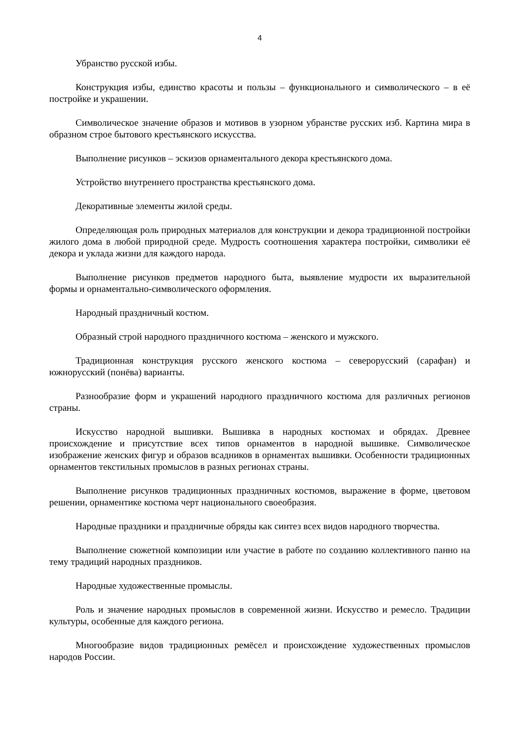4
Убранство русской избы.
Конструкция избы, единство красоты и пользы – функционального и символического – в её постройке и украшении.
Символическое значение образов и мотивов в узорном убранстве русских изб. Картина мира в образном строе бытового крестьянского искусства.
Выполнение рисунков – эскизов орнаментального декора крестьянского дома.
Устройство внутреннего пространства крестьянского дома.
Декоративные элементы жилой среды.
Определяющая роль природных материалов для конструкции и декора традиционной постройки жилого дома в любой природной среде. Мудрость соотношения характера постройки, символики её декора и уклада жизни для каждого народа.
Выполнение рисунков предметов народного быта, выявление мудрости их выразительной формы и орнаментально-символического оформления.
Народный праздничный костюм.
Образный строй народного праздничного костюма – женского и мужского.
Традиционная конструкция русского женского костюма – северорусский (сарафан) и южнорусский (понёва) варианты.
Разнообразие форм и украшений народного праздничного костюма для различных регионов страны.
Искусство народной вышивки. Вышивка в народных костюмах и обрядах. Древнее происхождение и присутствие всех типов орнаментов в народной вышивке. Символическое изображение женских фигур и образов всадников в орнаментах вышивки. Особенности традиционных орнаментов текстильных промыслов в разных регионах страны.
Выполнение рисунков традиционных праздничных костюмов, выражение в форме, цветовом решении, орнаментике костюма черт национального своеобразия.
Народные праздники и праздничные обряды как синтез всех видов народного творчества.
Выполнение сюжетной композиции или участие в работе по созданию коллективного панно на тему традиций народных праздников.
Народные художественные промыслы.
Роль и значение народных промыслов в современной жизни. Искусство и ремесло. Традиции культуры, особенные для каждого региона.
Многообразие видов традиционных ремёсел и происхождение художественных промыслов народов России.